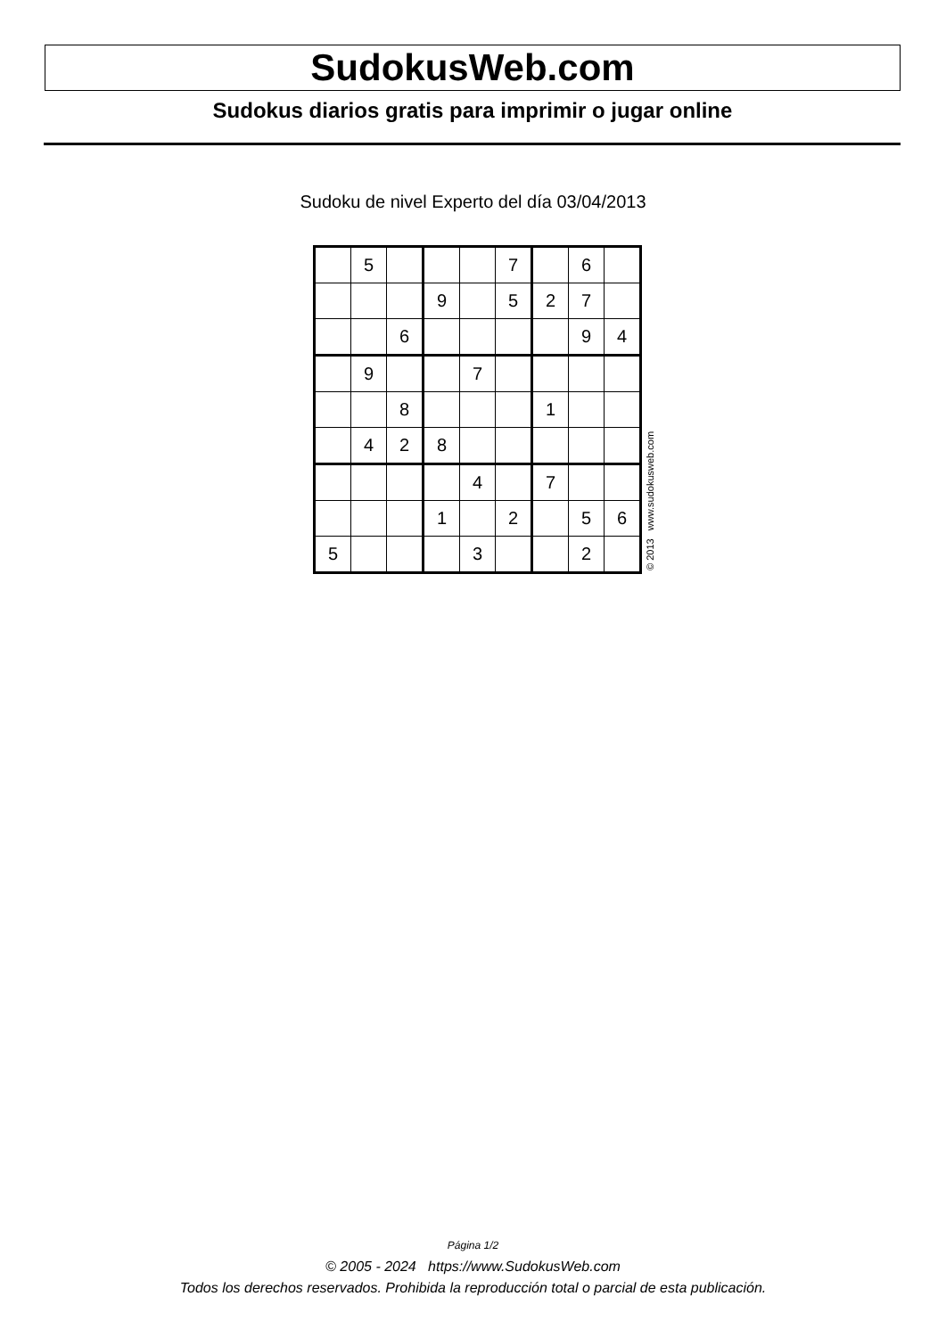SudokusWeb.com
Sudokus diarios gratis para imprimir o jugar online
Sudoku de nivel Experto del día 03/04/2013
| | 5 | | | | 7 | | 6 | |
| | | | 9 | | 5 | 2 | 7 | |
| | | 6 | | | | | 9 | 4 |
| | 9 | | | 7 | | | | |
| | | 8 | | | | 1 | | |
| | 4 | 2 | 8 | | | | | |
| | | | | 4 | | 7 | | |
| | | | 1 | | 2 | | 5 | 6 |
| 5 | | | | 3 | | | 2 | |
© 2013 www.sudokusweb.com
Página 1/2
© 2005 - 2024 https://www.SudokusWeb.com
Todos los derechos reservados. Prohibida la reproducción total o parcial de esta publicación.